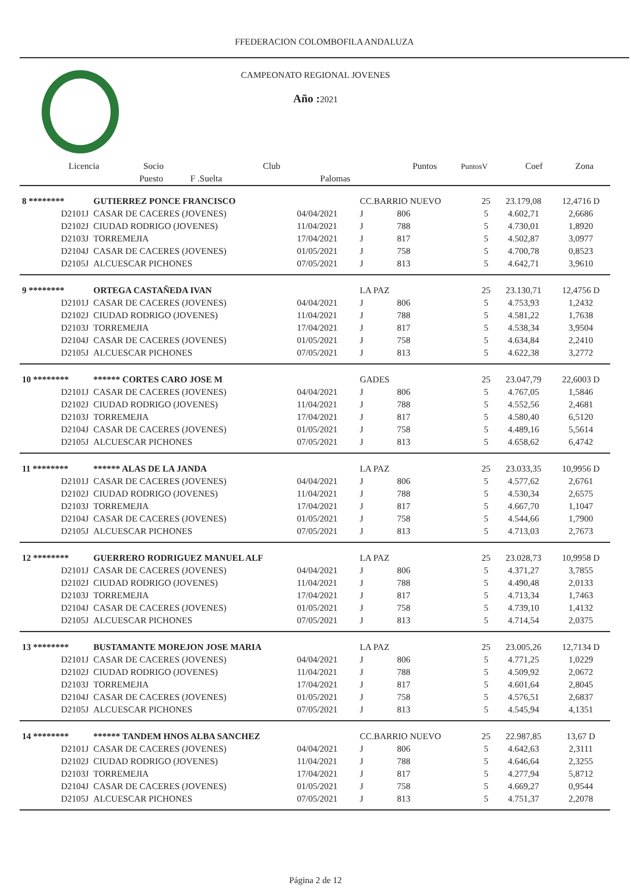FFEDERACION COLOMBOFILA ANDALUZA
CAMPEONATO REGIONAL JOVENES
Año : 2021
| Licencia | Socio | | Club | | Puntos | PuntosV | Coef | Zona |
| --- | --- | --- | --- | --- | --- | --- | --- | --- |
| | Puesto | F .Suelta | | Palomas | | | | |
| 8 ******** | GUTIERREZ PONCE FRANCISCO | | CC.BARRIO NUEVO | | 25 | 23.179,08 | 12,4716 D |
| D2101J | CASAR DE CACERES (JOVENES) | 04/04/2021 | J | 806 | 5 | 4.602,71 | 2,6686 |
| D2102J | CIUDAD RODRIGO (JOVENES) | 11/04/2021 | J | 788 | 5 | 4.730,01 | 1,8920 |
| D2103J | TORREMEJIA | 17/04/2021 | J | 817 | 5 | 4.502,87 | 3,0977 |
| D2104J | CASAR DE CACERES (JOVENES) | 01/05/2021 | J | 758 | 5 | 4.700,78 | 0,8523 |
| D2105J | ALCUESCAR PICHONES | 07/05/2021 | J | 813 | 5 | 4.642,71 | 3,9610 |
| 9 ******** | ORTEGA CASTAÑEDA IVAN | | LA PAZ | | 25 | 23.130,71 | 12,4756 D |
| D2101J | CASAR DE CACERES (JOVENES) | 04/04/2021 | J | 806 | 5 | 4.753,93 | 1,2432 |
| D2102J | CIUDAD RODRIGO (JOVENES) | 11/04/2021 | J | 788 | 5 | 4.581,22 | 1,7638 |
| D2103J | TORREMEJIA | 17/04/2021 | J | 817 | 5 | 4.538,34 | 3,9504 |
| D2104J | CASAR DE CACERES (JOVENES) | 01/05/2021 | J | 758 | 5 | 4.634,84 | 2,2410 |
| D2105J | ALCUESCAR PICHONES | 07/05/2021 | J | 813 | 5 | 4.622,38 | 3,2772 |
| 10 ******** | ****** CORTES CARO JOSE M | | GADES | | 25 | 23.047,79 | 22,6003 D |
| D2101J | CASAR DE CACERES (JOVENES) | 04/04/2021 | J | 806 | 5 | 4.767,05 | 1,5846 |
| D2102J | CIUDAD RODRIGO (JOVENES) | 11/04/2021 | J | 788 | 5 | 4.552,56 | 2,4681 |
| D2103J | TORREMEJIA | 17/04/2021 | J | 817 | 5 | 4.580,40 | 6,5120 |
| D2104J | CASAR DE CACERES (JOVENES) | 01/05/2021 | J | 758 | 5 | 4.489,16 | 5,5614 |
| D2105J | ALCUESCAR PICHONES | 07/05/2021 | J | 813 | 5 | 4.658,62 | 6,4742 |
| 11 ******** | ****** ALAS DE LA JANDA | | LA PAZ | | 25 | 23.033,35 | 10,9956 D |
| D2101J | CASAR DE CACERES (JOVENES) | 04/04/2021 | J | 806 | 5 | 4.577,62 | 2,6761 |
| D2102J | CIUDAD RODRIGO (JOVENES) | 11/04/2021 | J | 788 | 5 | 4.530,34 | 2,6575 |
| D2103J | TORREMEJIA | 17/04/2021 | J | 817 | 5 | 4.667,70 | 1,1047 |
| D2104J | CASAR DE CACERES (JOVENES) | 01/05/2021 | J | 758 | 5 | 4.544,66 | 1,7900 |
| D2105J | ALCUESCAR PICHONES | 07/05/2021 | J | 813 | 5 | 4.713,03 | 2,7673 |
| 12 ******** | GUERRERO RODRIGUEZ MANUEL ALF | | LA PAZ | | 25 | 23.028,73 | 10,9958 D |
| D2101J | CASAR DE CACERES (JOVENES) | 04/04/2021 | J | 806 | 5 | 4.371,27 | 3,7855 |
| D2102J | CIUDAD RODRIGO (JOVENES) | 11/04/2021 | J | 788 | 5 | 4.490,48 | 2,0133 |
| D2103J | TORREMEJIA | 17/04/2021 | J | 817 | 5 | 4.713,34 | 1,7463 |
| D2104J | CASAR DE CACERES (JOVENES) | 01/05/2021 | J | 758 | 5 | 4.739,10 | 1,4132 |
| D2105J | ALCUESCAR PICHONES | 07/05/2021 | J | 813 | 5 | 4.714,54 | 2,0375 |
| 13 ******** | BUSTAMANTE MOREJON JOSE MARIA | | LA PAZ | | 25 | 23.005,26 | 12,7134 D |
| D2101J | CASAR DE CACERES (JOVENES) | 04/04/2021 | J | 806 | 5 | 4.771,25 | 1,0229 |
| D2102J | CIUDAD RODRIGO (JOVENES) | 11/04/2021 | J | 788 | 5 | 4.509,92 | 2,0672 |
| D2103J | TORREMEJIA | 17/04/2021 | J | 817 | 5 | 4.601,64 | 2,8045 |
| D2104J | CASAR DE CACERES (JOVENES) | 01/05/2021 | J | 758 | 5 | 4.576,51 | 2,6837 |
| D2105J | ALCUESCAR PICHONES | 07/05/2021 | J | 813 | 5 | 4.545,94 | 4,1351 |
| 14 ******** | ****** TANDEM HNOS ALBA SANCHEZ | | CC.BARRIO NUEVO | | 25 | 22.987,85 | 13,67 D |
| D2101J | CASAR DE CACERES (JOVENES) | 04/04/2021 | J | 806 | 5 | 4.642,63 | 2,3111 |
| D2102J | CIUDAD RODRIGO (JOVENES) | 11/04/2021 | J | 788 | 5 | 4.646,64 | 2,3255 |
| D2103J | TORREMEJIA | 17/04/2021 | J | 817 | 5 | 4.277,94 | 5,8712 |
| D2104J | CASAR DE CACERES (JOVENES) | 01/05/2021 | J | 758 | 5 | 4.669,27 | 0,9544 |
| D2105J | ALCUESCAR PICHONES | 07/05/2021 | J | 813 | 5 | 4.751,37 | 2,2078 |
Página 2 de 12